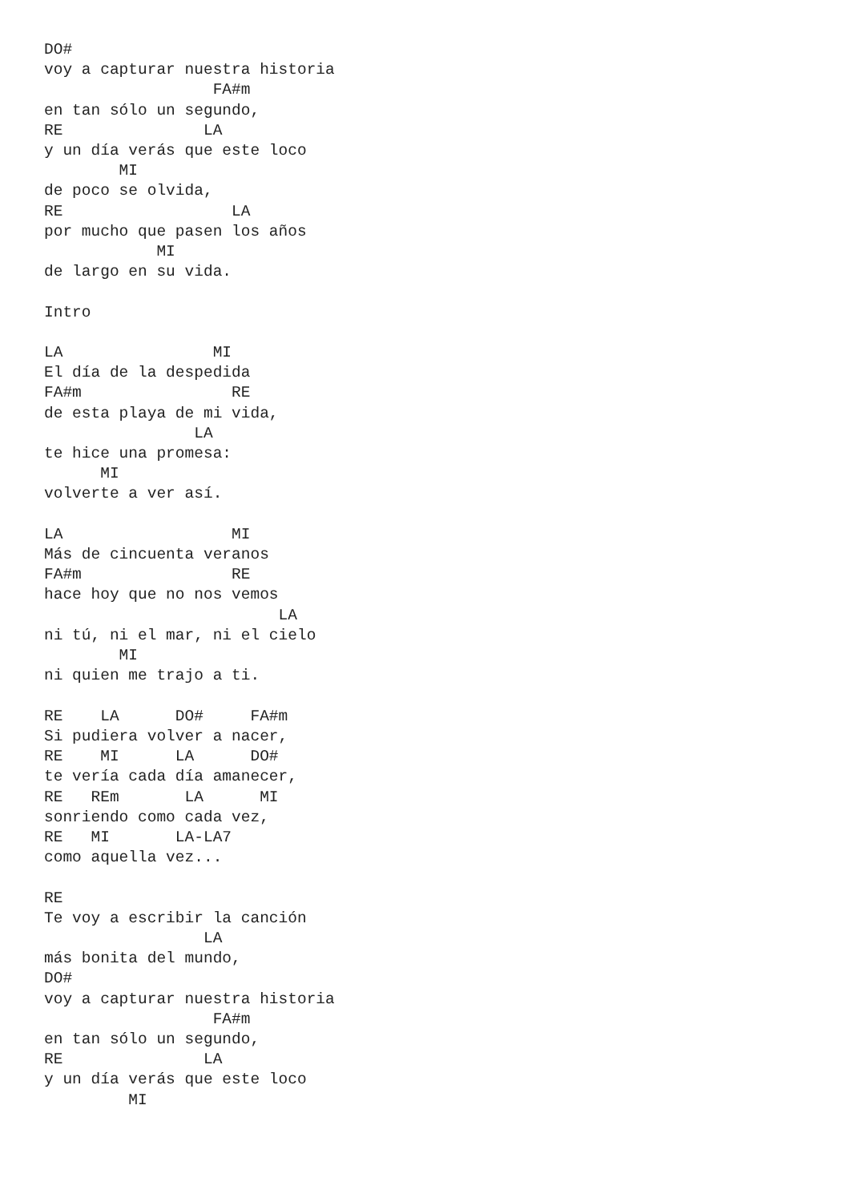DO#
voy a capturar nuestra historia
                  FA#m
en tan sólo un segundo,
RE               LA
y un día verás que este loco
        MI
de poco se olvida,
RE                  LA
por mucho que pasen los años
            MI
de largo en su vida.

Intro

LA                MI
El día de la despedida
FA#m                RE
de esta playa de mi vida,
                LA
te hice una promesa:
      MI
volverte a ver así.

LA                  MI
Más de cincuenta veranos
FA#m                RE
hace hoy que no nos vemos
                         LA
ni tú, ni el mar, ni el cielo
        MI
ni quien me trajo a ti.

RE    LA      DO#     FA#m
Si pudiera volver a nacer,
RE    MI      LA      DO#
te vería cada día amanecer,
RE   REm       LA      MI
sonriendo como cada vez,
RE   MI       LA-LA7
como aquella vez...

RE
Te voy a escribir la canción
                 LA
más bonita del mundo,
DO#
voy a capturar nuestra historia
                  FA#m
en tan sólo un segundo,
RE               LA
y un día verás que este loco
         MI